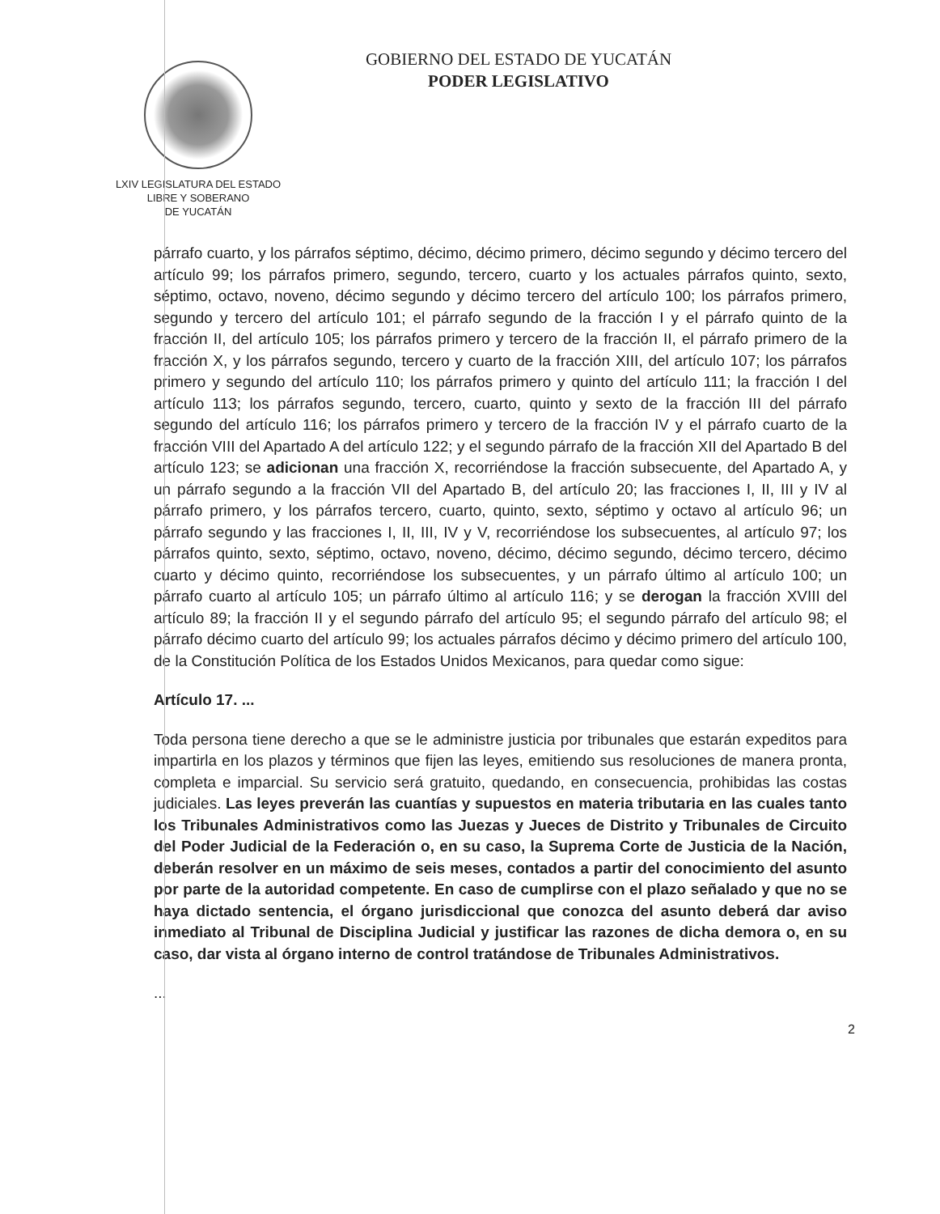LXIV LEGISLATURA DEL ESTADO
LIBRE Y SOBERANO
DE YUCATÁN
GOBIERNO DEL ESTADO DE YUCATÁN
PODER LEGISLATIVO
párrafo cuarto, y los párrafos séptimo, décimo, décimo primero, décimo segundo y décimo tercero del artículo 99; los párrafos primero, segundo, tercero, cuarto y los actuales párrafos quinto, sexto, séptimo, octavo, noveno, décimo segundo y décimo tercero del artículo 100; los párrafos primero, segundo y tercero del artículo 101; el párrafo segundo de la fracción I y el párrafo quinto de la fracción II, del artículo 105; los párrafos primero y tercero de la fracción II, el párrafo primero de la fracción X, y los párrafos segundo, tercero y cuarto de la fracción XIII, del artículo 107; los párrafos primero y segundo del artículo 110; los párrafos primero y quinto del artículo 111; la fracción I del artículo 113; los párrafos segundo, tercero, cuarto, quinto y sexto de la fracción III del párrafo segundo del artículo 116; los párrafos primero y tercero de la fracción IV y el párrafo cuarto de la fracción VIII del Apartado A del artículo 122; y el segundo párrafo de la fracción XII del Apartado B del artículo 123; se adicionan una fracción X, recorriéndose la fracción subsecuente, del Apartado A, y un párrafo segundo a la fracción VII del Apartado B, del artículo 20; las fracciones I, II, III y IV al párrafo primero, y los párrafos tercero, cuarto, quinto, sexto, séptimo y octavo al artículo 96; un párrafo segundo y las fracciones I, II, III, IV y V, recorriéndose los subsecuentes, al artículo 97; los párrafos quinto, sexto, séptimo, octavo, noveno, décimo, décimo segundo, décimo tercero, décimo cuarto y décimo quinto, recorriéndose los subsecuentes, y un párrafo último al artículo 100; un párrafo cuarto al artículo 105; un párrafo último al artículo 116; y se derogan la fracción XVIII del artículo 89; la fracción II y el segundo párrafo del artículo 95; el segundo párrafo del artículo 98; el párrafo décimo cuarto del artículo 99; los actuales párrafos décimo y décimo primero del artículo 100, de la Constitución Política de los Estados Unidos Mexicanos, para quedar como sigue:
Artículo 17. ...
Toda persona tiene derecho a que se le administre justicia por tribunales que estarán expeditos para impartirla en los plazos y términos que fijen las leyes, emitiendo sus resoluciones de manera pronta, completa e imparcial. Su servicio será gratuito, quedando, en consecuencia, prohibidas las costas judiciales. Las leyes preverán las cuantías y supuestos en materia tributaria en las cuales tanto los Tribunales Administrativos como las Juezas y Jueces de Distrito y Tribunales de Circuito del Poder Judicial de la Federación o, en su caso, la Suprema Corte de Justicia de la Nación, deberán resolver en un máximo de seis meses, contados a partir del conocimiento del asunto por parte de la autoridad competente. En caso de cumplirse con el plazo señalado y que no se haya dictado sentencia, el órgano jurisdiccional que conozca del asunto deberá dar aviso inmediato al Tribunal de Disciplina Judicial y justificar las razones de dicha demora o, en su caso, dar vista al órgano interno de control tratándose de Tribunales Administrativos.
...
2